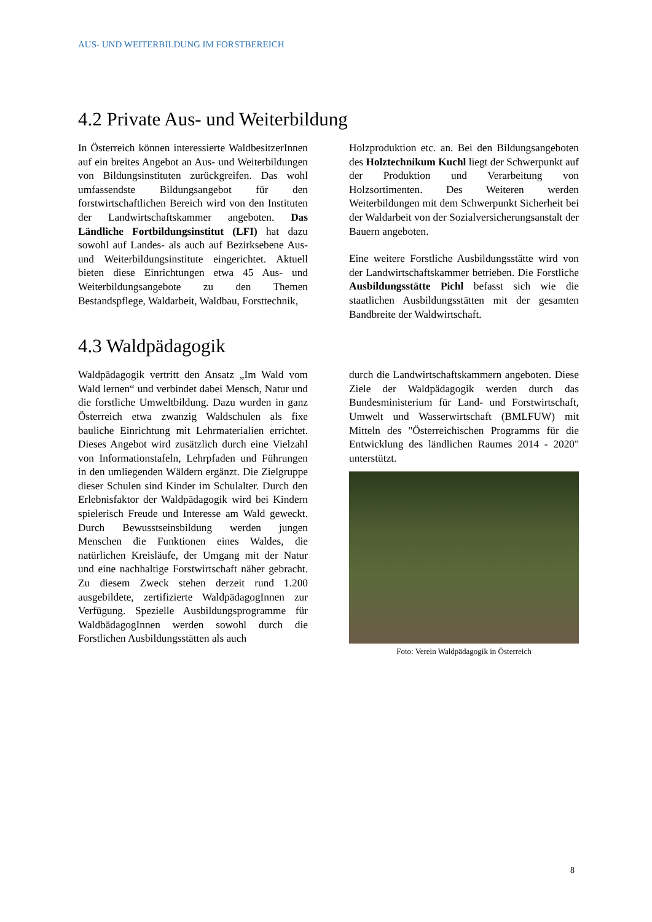AUS- UND WEITERBILDUNG IM FORSTBEREICH
4.2 Private Aus- und Weiterbildung
In Österreich können interessierte WaldbesitzerInnen auf ein breites Angebot an Aus- und Weiterbildungen von Bildungsinstituten zurückgreifen. Das wohl umfassendste Bildungsangebot für den forstwirtschaftlichen Bereich wird von den Instituten der Landwirtschaftskammer angeboten. Das Ländliche Fortbildungsinstitut (LFI) hat dazu sowohl auf Landes- als auch auf Bezirksebene Aus- und Weiterbildungsinstitute eingerichtet. Aktuell bieten diese Einrichtungen etwa 45 Aus- und Weiterbildungsangebote zu den Themen Bestandspflege, Waldarbeit, Waldbau, Forsttechnik,
Holzproduktion etc. an. Bei den Bildungsangeboten des Holztechnikum Kuchl liegt der Schwerpunkt auf der Produktion und Verarbeitung von Holzsortimenten. Des Weiteren werden Weiterbildungen mit dem Schwerpunkt Sicherheit bei der Waldarbeit von der Sozialversicherungsanstalt der Bauern angeboten.
Eine weitere Forstliche Ausbildungsstätte wird von der Landwirtschaftskammer betrieben. Die Forstliche Ausbildungsstätte Pichl befasst sich wie die staatlichen Ausbildungsstätten mit der gesamten Bandbreite der Waldwirtschaft.
4.3 Waldpädagogik
Waldpädagogik vertritt den Ansatz „Im Wald vom Wald lernen“ und verbindet dabei Mensch, Natur und die forstliche Umweltbildung. Dazu wurden in ganz Österreich etwa zwanzig Waldschulen als fixe bauliche Einrichtung mit Lehrmaterialien errichtet. Dieses Angebot wird zusätzlich durch eine Vielzahl von Informationstafeln, Lehrpfaden und Führungen in den umliegenden Wäldern ergänzt. Die Zielgruppe dieser Schulen sind Kinder im Schulalter. Durch den Erlebnisfaktor der Waldpädagogik wird bei Kindern spielerisch Freude und Interesse am Wald geweckt. Durch Bewusstseinsbildung werden jungen Menschen die Funktionen eines Waldes, die natürlichen Kreisläufe, der Umgang mit der Natur und eine nachhaltige Forstwirtschaft näher gebracht. Zu diesem Zweck stehen derzeit rund 1.200 ausgebildete, zertifizierte WaldpädagogInnen zur Verfügung. Spezielle Ausbildungsprogramme für WaldbädagogInnen werden sowohl durch die Forstlichen Ausbildungsstätten als auch
durch die Landwirtschaftskammern angeboten. Diese Ziele der Waldpädagogik werden durch das Bundesministerium für Land- und Forstwirtschaft, Umwelt und Wasserwirtschaft (BMLFUW) mit Mitteln des "Österreichischen Programms für die Entwicklung des ländlichen Raumes 2014 - 2020" unterstützt.
Foto: Verein Waldpädagogik in Österreich
8